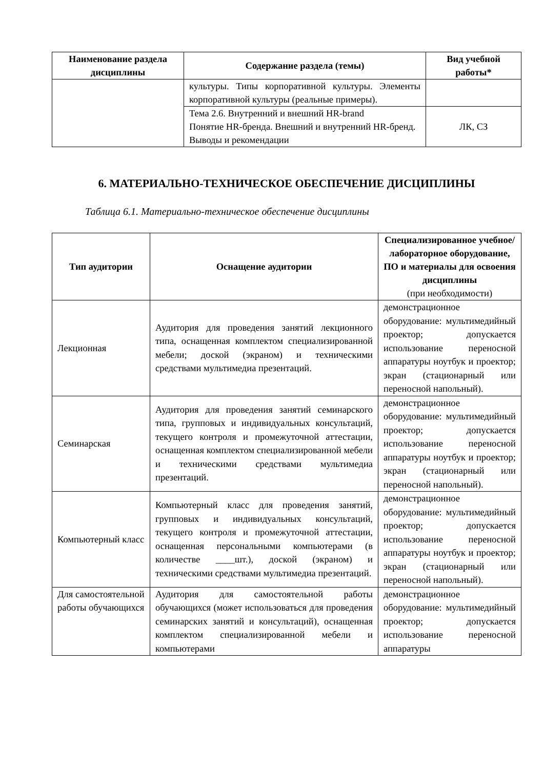| Наименование раздела дисциплины | Содержание раздела (темы) | Вид учебной работы* |
| --- | --- | --- |
| | культуры. Типы корпоративной культуры. Элементы корпоративной культуры (реальные примеры). | |
| | Тема 2.6. Внутренний и внешний HR-brand Понятие HR-бренда. Внешний и внутренний HR-бренд. Выводы и рекомендации | ЛК, СЗ |
6. МАТЕРИАЛЬНО-ТЕХНИЧЕСКОЕ ОБЕСПЕЧЕНИЕ ДИСЦИПЛИНЫ
Таблица 6.1. Материально-техническое обеспечение дисциплины
| Тип аудитории | Оснащение аудитории | Специализированное учебное/лабораторное оборудование, ПО и материалы для освоения дисциплины (при необходимости) |
| --- | --- | --- |
| Лекционная | Аудитория для проведения занятий лекционного типа, оснащенная комплектом специализированной мебели; доской (экраном) и техническими средствами мультимедиа презентаций. | демонстрационное оборудование: мультимедийный проектор; допускается использование переносной аппаратуры ноутбук и проектор; экран (стационарный или переносной напольный). |
| Семинарская | Аудитория для проведения занятий семинарского типа, групповых и индивидуальных консультаций, текущего контроля и промежуточной аттестации, оснащенная комплектом специализированной мебели и техническими средствами мультимедиа презентаций. | демонстрационное оборудование: мультимедийный проектор; допускается использование переносной аппаратуры ноутбук и проектор; экран (стационарный или переносной напольный). |
| Компьютерный класс | Компьютерный класс для проведения занятий, групповых и индивидуальных консультаций, текущего контроля и промежуточной аттестации, оснащенная персональными компьютерами (в количестве ____шт.), доской (экраном) и техническими средствами мультимедиа презентаций. | демонстрационное оборудование: мультимедийный проектор; допускается использование переносной аппаратуры ноутбук и проектор; экран (стационарный или переносной напольный). |
| Для самостоятельной работы обучающихся | Аудитория для самостоятельной работы обучающихся (может использоваться для проведения семинарских занятий и консультаций), оснащенная комплектом специализированной мебели и компьютерами | демонстрационное оборудование: мультимедийный проектор; допускается использование переносной аппаратуры |